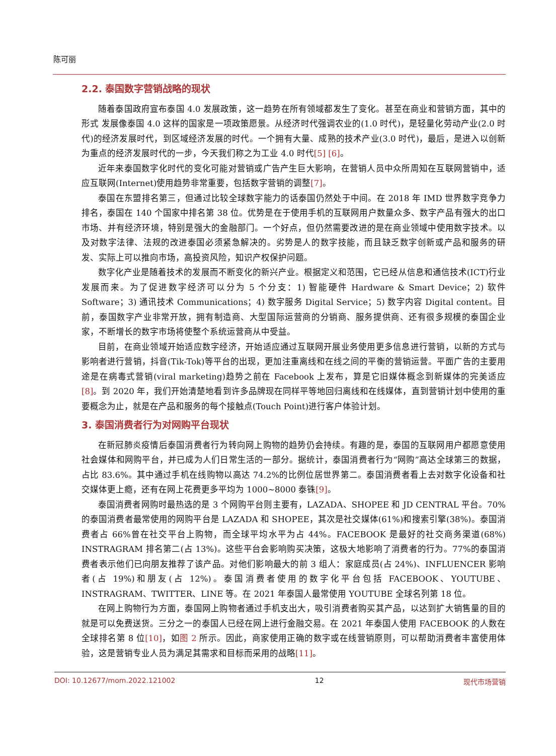陈可丽
2.2. 泰国数字营销战略的现状
随着泰国政府宣布泰国 4.0 发展政策，这一趋势在所有领域都发生了变化。甚至在商业和营销方面，其中的形式 发展像泰国 4.0 这样的国家是一项政策愿景。从经济时代强调农业的(1.0 时代)，是轻量化劳动产业(2.0 时代)的经济发展时代，到区域经济发展的时代。一个拥有大量、成熟的技术产业(3.0 时代)，最后，是进入以创新为重点的经济发展时代的一步，今天我们称之为工业 4.0 时代[5] [6]。
近年来泰国数字化时代的变化可能对营销或广告产生巨大影响，在营销人员中众所周知在互联网营销中，适应互联网(Internet)使用趋势非常重要，包括数字营销的调整[7]。
泰国在东盟排名第三，但通过比较全球数字能力的话泰国仍然处于中间。在 2018 年 IMD 世界数字竞争力排名，泰国在 140 个国家中排名第 38 位。优势是在于使用手机的互联网用户数量众多、数字产品有强大的出口市场、并有经济环境，特别是强大的金融部门。一个好点，但仍然需要改进的是在商业领域中使用数字技术。以及对数字法律、法规的改进泰国必须紧急解决的。劣势是人的数字技能，而且缺乏数字创新或产品和服务的研发、实际上可以推向市场，高投资风险，知识产权保护问题。
数字化产业是随着技术的发展而不断变化的新兴产业。根据定义和范围，它已经从信息和通信技术(ICT)行业发展而来。为了促进数字经济可以分为 5 个分支：1) 智能硬件 Hardware & Smart Device；2) 软件 Software；3) 通讯技术 Communications；4) 数字服务 Digital Service；5) 数字内容 Digital content。目前，泰国数字产业非常开放，拥有制造商、大型国际运营商的分销商、服务提供商、还有很多规模的泰国企业家，不断增长的数字市场将使整个系统运营商从中受益。
目前，在商业领域开始适应数字经济，开始适应通过互联网开展业务使用更多信息进行营销，以新的方式与影响者进行营销，抖音(Tik-Tok)等平台的出现，更加注重离线和在线之间的平衡的营销运营。平面广告的主要用途是在病毒式营销(viral marketing)趋势之前在 Facebook 上发布，算是它旧媒体概念到新媒体的完美适应[8]。到 2020 年，我们开始清楚地看到许多品牌现在同样平等地回归离线和在线媒体，直到营销计划中使用的重要概念为止，就是在产品和服务的每个接触点(Touch Point)进行客户体验计划。
3. 泰国消费者行为对网购平台现状
在新冠肺炎疫情后泰国消费者行为转向网上购物的趋势仍会持续。有趣的是，泰国的互联网用户都愿意使用社会媒体和网购平台，并已成为人们日常生活的一部分。据统计，泰国消费者行为“网购”高达全球第三的数据，占比 83.6%。其中通过手机在线购物以高达 74.2%的比例位居世界第二。泰国消费者看上去对数字化设备和社交媒体更上瘾，还有在网上花费更多平均为 1000~8000 泰铢[9]。
泰国消费者网购时最热选的是 3 个网购平台则主要有，LAZADA、SHOPEE 和 JD CENTRAL 平台。70%的泰国消费者最常使用的网购平台是 LAZADA 和 SHOPEE，其次是社交媒体(61%)和搜索引擎(38%)。泰国消费者占 66%曾在社交平台上购物，而全球平均水平为占 44%。FACEBOOK 是最好的社交商务渠道(68%) INSTRAGRAM 排名第二(占 13%)。这些平台会影响购买决策，这极大地影响了消费者的行为。77%的泰国消费者表示他们已向朋友推荐了该产品。对他们影响最大的前 3 组人：家庭成员(占 24%)、INFLUENCER 影响者(占 19%)和朋友(占 12%)。泰国消费者使用的数字化平台包括 FACEBOOK、YOUTUBE、INSTRAGRAM、TWITTER、LINE 等。在 2021 年泰国人最常使用 YOUTUBE 全球名列第 18 位。
在网上购物行为方面，泰国网上购物者通过手机支出大，吸引消费者购买其产品，以达到扩大销售量的目的就是可以免费送货。三分之一的泰国人已经在网上进行金融交易。在 2021 年泰国人使用 FACEBOOK 的人数在全球排名第 8 位[10]，如图 2 所示。因此，商家使用正确的数字或在线营销原则，可以帮助消费者丰富使用体验，这是营销专业人员为满足其需求和目标而采用的战略[11]。
DOI: 10.12677/mom.2022.121002 12 现代市场营销